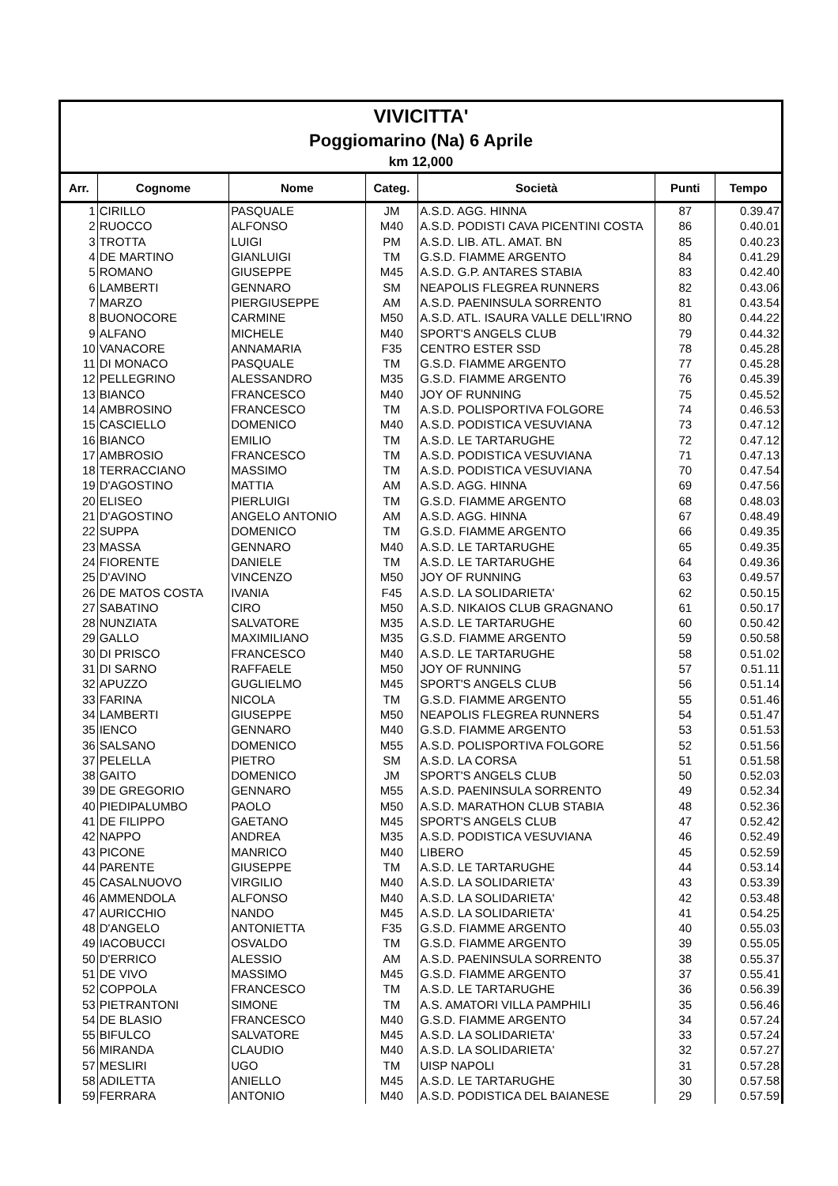VIVICITTA'
Poggiomarino (Na) 6 Aprile
km 12,000
| Arr. | Cognome | Nome | Categ. | Società | Punti | Tempo |
| --- | --- | --- | --- | --- | --- | --- |
| 1 | CIRILLO | PASQUALE | JM | A.S.D. AGG. HINNA | 87 | 0.39.47 |
| 2 | RUOCCO | ALFONSO | M40 | A.S.D. PODISTI CAVA PICENTINI COSTA | 86 | 0.40.01 |
| 3 | TROTTA | LUIGI | PM | A.S.D. LIB. ATL. AMAT. BN | 85 | 0.40.23 |
| 4 | DE MARTINO | GIANLUIGI | TM | G.S.D. FIAMME ARGENTO | 84 | 0.41.29 |
| 5 | ROMANO | GIUSEPPE | M45 | A.S.D. G.P. ANTARES STABIA | 83 | 0.42.40 |
| 6 | LAMBERTI | GENNARO | SM | NEAPOLIS FLEGREA RUNNERS | 82 | 0.43.06 |
| 7 | MARZO | PIERGIUSEPPE | AM | A.S.D. PAENINSULA SORRENTO | 81 | 0.43.54 |
| 8 | BUONOCORE | CARMINE | M50 | A.S.D. ATL. ISAURA VALLE DELL'IRNO | 80 | 0.44.22 |
| 9 | ALFANO | MICHELE | M40 | SPORT'S ANGELS CLUB | 79 | 0.44.32 |
| 10 | VANACORE | ANNAMARIA | F35 | CENTRO ESTER SSD | 78 | 0.45.28 |
| 11 | DI MONACO | PASQUALE | TM | G.S.D. FIAMME ARGENTO | 77 | 0.45.28 |
| 12 | PELLEGRINO | ALESSANDRO | M35 | G.S.D. FIAMME ARGENTO | 76 | 0.45.39 |
| 13 | BIANCO | FRANCESCO | M40 | JOY OF RUNNING | 75 | 0.45.52 |
| 14 | AMBROSINO | FRANCESCO | TM | A.S.D. POLISPORTIVA FOLGORE | 74 | 0.46.53 |
| 15 | CASCIELLO | DOMENICO | M40 | A.S.D. PODISTICA VESUVIANA | 73 | 0.47.12 |
| 16 | BIANCO | EMILIO | TM | A.S.D. LE TARTARUGHE | 72 | 0.47.12 |
| 17 | AMBROSIO | FRANCESCO | TM | A.S.D. PODISTICA VESUVIANA | 71 | 0.47.13 |
| 18 | TERRACCIANO | MASSIMO | TM | A.S.D. PODISTICA VESUVIANA | 70 | 0.47.54 |
| 19 | D'AGOSTINO | MATTIA | AM | A.S.D. AGG. HINNA | 69 | 0.47.56 |
| 20 | ELISEO | PIERLUIGI | TM | G.S.D. FIAMME ARGENTO | 68 | 0.48.03 |
| 21 | D'AGOSTINO | ANGELO ANTONIO | AM | A.S.D. AGG. HINNA | 67 | 0.48.49 |
| 22 | SUPPA | DOMENICO | TM | G.S.D. FIAMME ARGENTO | 66 | 0.49.35 |
| 23 | MASSA | GENNARO | M40 | A.S.D. LE TARTARUGHE | 65 | 0.49.35 |
| 24 | FIORENTE | DANIELE | TM | A.S.D. LE TARTARUGHE | 64 | 0.49.36 |
| 25 | D'AVINO | VINCENZO | M50 | JOY OF RUNNING | 63 | 0.49.57 |
| 26 | DE MATOS COSTA | IVANIA | F45 | A.S.D. LA SOLIDARIETA' | 62 | 0.50.15 |
| 27 | SABATINO | CIRO | M50 | A.S.D. NIKAIOS CLUB GRAGNANO | 61 | 0.50.17 |
| 28 | NUNZIATA | SALVATORE | M35 | A.S.D. LE TARTARUGHE | 60 | 0.50.42 |
| 29 | GALLO | MAXIMILIANO | M35 | G.S.D. FIAMME ARGENTO | 59 | 0.50.58 |
| 30 | DI PRISCO | FRANCESCO | M40 | A.S.D. LE TARTARUGHE | 58 | 0.51.02 |
| 31 | DI SARNO | RAFFAELE | M50 | JOY OF RUNNING | 57 | 0.51.11 |
| 32 | APUZZO | GUGLIELMO | M45 | SPORT'S ANGELS CLUB | 56 | 0.51.14 |
| 33 | FARINA | NICOLA | TM | G.S.D. FIAMME ARGENTO | 55 | 0.51.46 |
| 34 | LAMBERTI | GIUSEPPE | M50 | NEAPOLIS FLEGREA RUNNERS | 54 | 0.51.47 |
| 35 | IENCO | GENNARO | M40 | G.S.D. FIAMME ARGENTO | 53 | 0.51.53 |
| 36 | SALSANO | DOMENICO | M55 | A.S.D. POLISPORTIVA FOLGORE | 52 | 0.51.56 |
| 37 | PELELLA | PIETRO | SM | A.S.D. LA CORSA | 51 | 0.51.58 |
| 38 | GAITO | DOMENICO | JM | SPORT'S ANGELS CLUB | 50 | 0.52.03 |
| 39 | DE GREGORIO | GENNARO | M55 | A.S.D. PAENINSULA SORRENTO | 49 | 0.52.34 |
| 40 | PIEDIPALUMBO | PAOLO | M50 | A.S.D. MARATHON CLUB STABIA | 48 | 0.52.36 |
| 41 | DE FILIPPO | GAETANO | M45 | SPORT'S ANGELS CLUB | 47 | 0.52.42 |
| 42 | NAPPO | ANDREA | M35 | A.S.D. PODISTICA VESUVIANA | 46 | 0.52.49 |
| 43 | PICONE | MANRICO | M40 | LIBERO | 45 | 0.52.59 |
| 44 | PARENTE | GIUSEPPE | TM | A.S.D. LE TARTARUGHE | 44 | 0.53.14 |
| 45 | CASALNUOVO | VIRGILIO | M40 | A.S.D. LA SOLIDARIETA' | 43 | 0.53.39 |
| 46 | AMMENDOLA | ALFONSO | M40 | A.S.D. LA SOLIDARIETA' | 42 | 0.53.48 |
| 47 | AURICCHIO | NANDO | M45 | A.S.D. LA SOLIDARIETA' | 41 | 0.54.25 |
| 48 | D'ANGELO | ANTONIETTA | F35 | G.S.D. FIAMME ARGENTO | 40 | 0.55.03 |
| 49 | IACOBUCCI | OSVALDO | TM | G.S.D. FIAMME ARGENTO | 39 | 0.55.05 |
| 50 | D'ERRICO | ALESSIO | AM | A.S.D. PAENINSULA SORRENTO | 38 | 0.55.37 |
| 51 | DE VIVO | MASSIMO | M45 | G.S.D. FIAMME ARGENTO | 37 | 0.55.41 |
| 52 | COPPOLA | FRANCESCO | TM | A.S.D. LE TARTARUGHE | 36 | 0.56.39 |
| 53 | PIETRANTONI | SIMONE | TM | A.S. AMATORI VILLA PAMPHILI | 35 | 0.56.46 |
| 54 | DE BLASIO | FRANCESCO | M40 | G.S.D. FIAMME ARGENTO | 34 | 0.57.24 |
| 55 | BIFULCO | SALVATORE | M45 | A.S.D. LA SOLIDARIETA' | 33 | 0.57.24 |
| 56 | MIRANDA | CLAUDIO | M40 | A.S.D. LA SOLIDARIETA' | 32 | 0.57.27 |
| 57 | MESLIRI | UGO | TM | UISP NAPOLI | 31 | 0.57.28 |
| 58 | ADILETTA | ANIELLO | M45 | A.S.D. LE TARTARUGHE | 30 | 0.57.58 |
| 59 | FERRARA | ANTONIO | M40 | A.S.D. PODISTICA DEL BAIANESE | 29 | 0.57.59 |